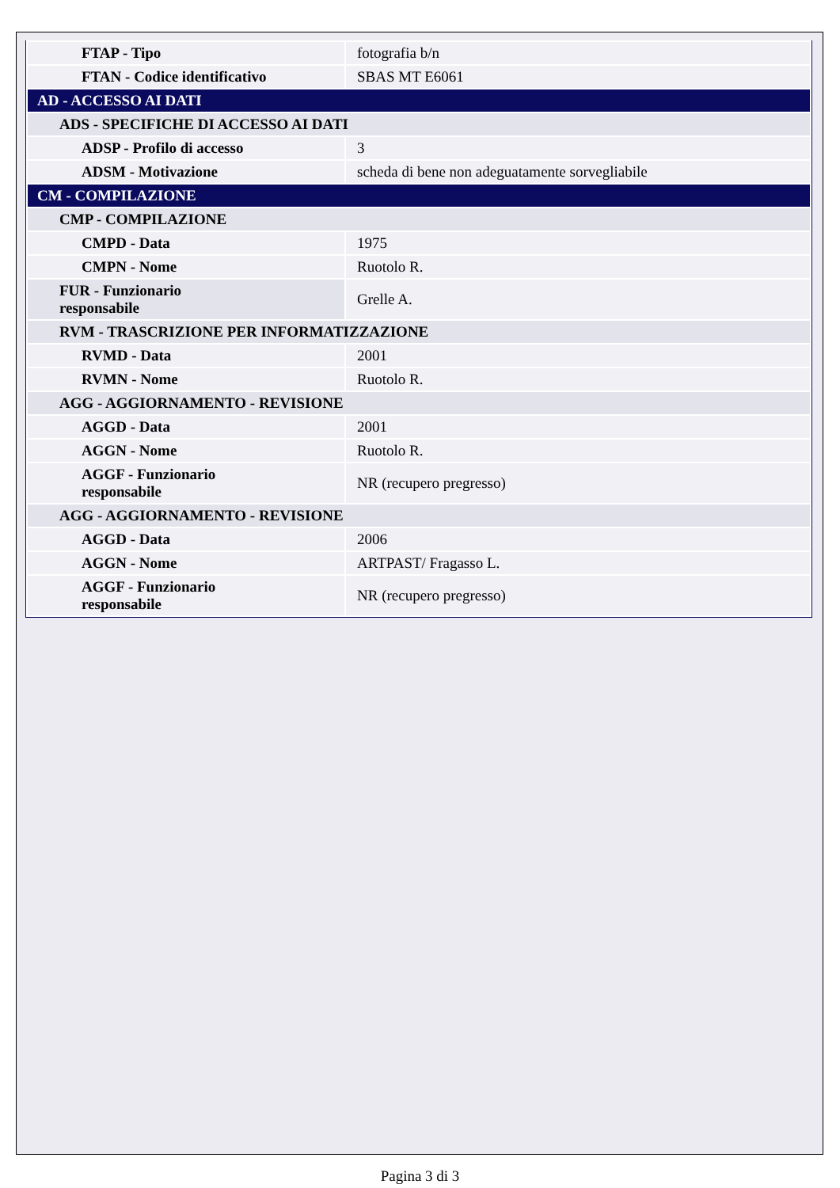| FTAP - Tipo | fotografia b/n |
| FTAN - Codice identificativo | SBAS MT E6061 |
| AD - ACCESSO AI DATI | |
| ADS - SPECIFICHE DI ACCESSO AI DATI | |
| ADSP - Profilo di accesso | 3 |
| ADSM - Motivazione | scheda di bene non adeguatamente sorvegliabile |
| CM - COMPILAZIONE | |
| CMP - COMPILAZIONE | |
| CMPD - Data | 1975 |
| CMPN - Nome | Ruotolo R. |
| FUR - Funzionario responsabile | Grelle A. |
| RVM - TRASCRIZIONE PER INFORMATIZZAZIONE | |
| RVMD - Data | 2001 |
| RVMN - Nome | Ruotolo R. |
| AGG - AGGIORNAMENTO - REVISIONE | |
| AGGD - Data | 2001 |
| AGGN - Nome | Ruotolo R. |
| AGGF - Funzionario responsabile | NR (recupero pregresso) |
| AGG - AGGIORNAMENTO - REVISIONE | |
| AGGD - Data | 2006 |
| AGGN - Nome | ARTPAST/ Fragasso L. |
| AGGF - Funzionario responsabile | NR (recupero pregresso) |
Pagina 3 di 3